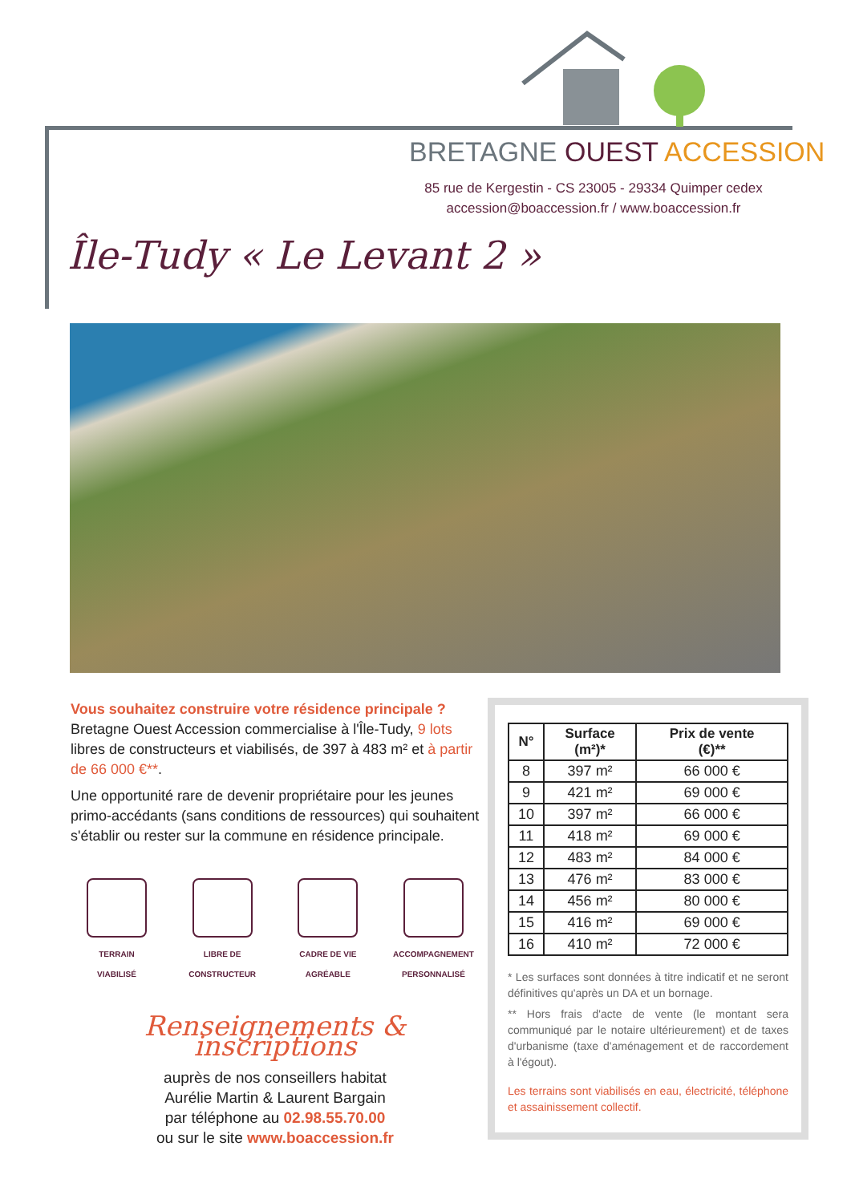BRETAGNE OUEST ACCESSION
85 rue de Kergestin - CS 23005 - 29334 Quimper cedex
accession@boaccession.fr / www.boaccession.fr
Île-Tudy « Le Levant 2 »
Vous souhaitez construire votre résidence principale ?
Bretagne Ouest Accession commercialise à l'Île-Tudy, 9 lots libres de constructeurs et viabilisés, de 397 à 483 m² et à partir de 66 000 €**.
Une opportunité rare de devenir propriétaire pour les jeunes primo-accédants (sans conditions de ressources) qui souhaitent s'établir ou rester sur la commune en résidence principale.
TERRAIN
VIABILISÉ
LIBRE DE
CONSTRUCTEUR
CADRE DE VIE
AGRÉABLE
ACCOMPAGNEMENT
PERSONNALISÉ
Renseignements & inscriptions
auprès de nos conseillers habitat
Aurélie Martin & Laurent Bargain
par téléphone au 02.98.55.70.00
ou sur le site www.boaccession.fr
| N° | Surface (m²)* | Prix de vente (€)** |
| --- | --- | --- |
| 8 | 397 m² | 66 000 € |
| 9 | 421 m² | 69 000 € |
| 10 | 397 m² | 66 000 € |
| 11 | 418 m² | 69 000 € |
| 12 | 483 m² | 84 000 € |
| 13 | 476 m² | 83 000 € |
| 14 | 456 m² | 80 000 € |
| 15 | 416 m² | 69 000 € |
| 16 | 410 m² | 72 000 € |
* Les surfaces sont données à titre indicatif et ne seront définitives qu'après un DA et un bornage.
** Hors frais d'acte de vente (le montant sera communiqué par le notaire ultérieurement) et de taxes d'urbanisme (taxe d'aménagement et de raccordement à l'égout).
Les terrains sont viabilisés en eau, électricité, téléphone et assainissement collectif.